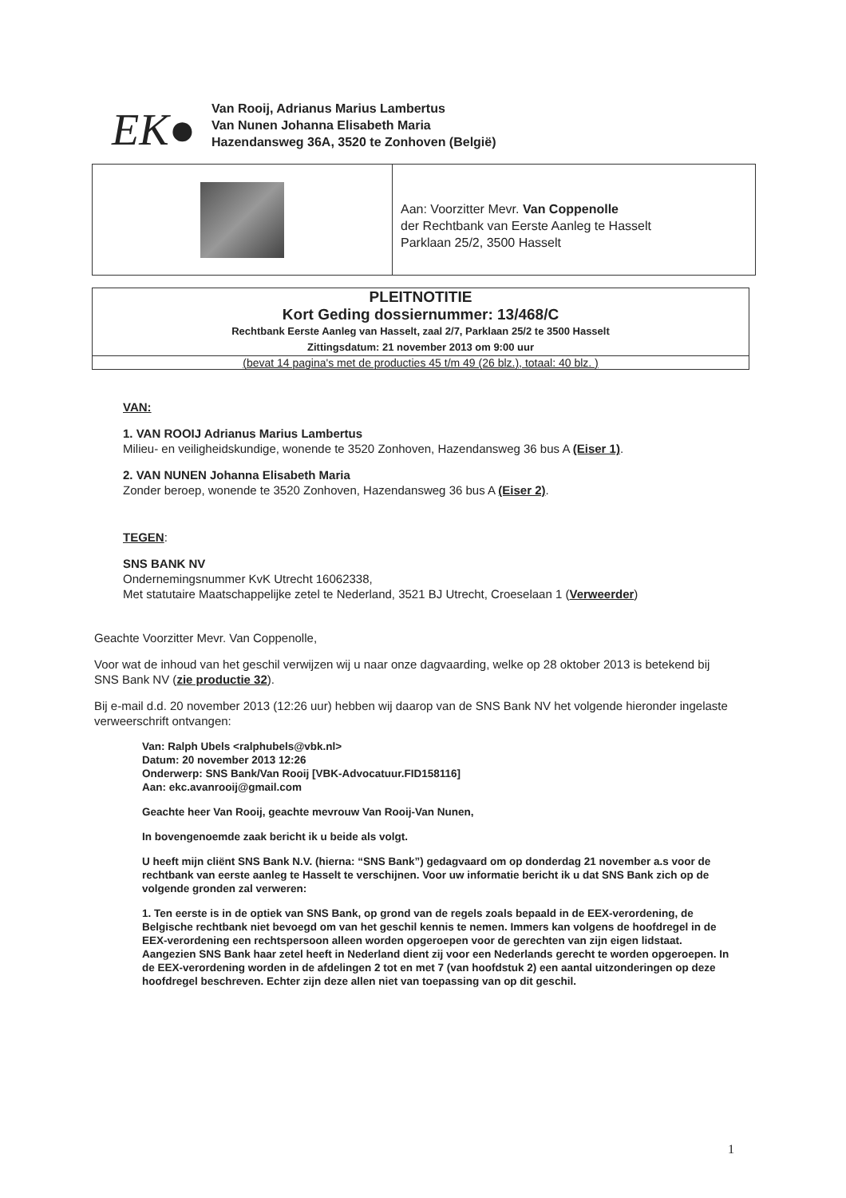EK●
Van Rooij, Adrianus Marius Lambertus
Van Nunen Johanna Elisabeth Maria
Hazendansweg 36A, 3520 te Zonhoven (België)
Aan: Voorzitter Mevr. Van Coppenolle
der Rechtbank van Eerste Aanleg te Hasselt
Parklaan 25/2, 3500 Hasselt
PLEITNOTITIE
Kort Geding dossiernummer: 13/468/C
Rechtbank Eerste Aanleg van Hasselt, zaal 2/7, Parklaan 25/2 te 3500 Hasselt
Zittingsdatum: 21 november 2013 om 9:00 uur
(bevat 14 pagina's met de producties 45 t/m 49 (26 blz.), totaal: 40 blz. )
VAN:
1. VAN ROOIJ Adrianus Marius Lambertus
Milieu- en veiligheidskundige, wonende te 3520 Zonhoven, Hazendansweg 36 bus A (Eiser 1).
2. VAN NUNEN Johanna Elisabeth Maria
Zonder beroep, wonende te 3520 Zonhoven, Hazendansweg 36 bus A (Eiser 2).
TEGEN:
SNS BANK NV
Ondernemingsnummer KvK Utrecht 16062338,
Met statutaire Maatschappelijke zetel te Nederland, 3521 BJ Utrecht, Croeselaan 1 (Verweerder)
Geachte Voorzitter Mevr. Van Coppenolle,
Voor wat de inhoud van het geschil verwijzen wij u naar onze dagvaarding, welke op 28 oktober 2013 is betekend bij SNS Bank NV (zie productie 32).
Bij e-mail d.d. 20 november 2013 (12:26 uur) hebben wij daarop van de SNS Bank NV het volgende hieronder ingelaste verweerschrift ontvangen:
Van: Ralph Ubels <ralphubels@vbk.nl>
Datum: 20 november 2013 12:26
Onderwerp: SNS Bank/Van Rooij [VBK-Advocatuur.FID158116]
Aan: ekc.avanrooij@gmail.com
Geachte heer Van Rooij, geachte mevrouw Van Rooij-Van Nunen,
In bovengenoemde zaak bericht ik u beide als volgt.
U heeft mijn cliënt SNS Bank N.V. (hierna: “SNS Bank”) gedagvaard om op donderdag 21 november a.s voor de rechtbank van eerste aanleg te Hasselt te verschijnen. Voor uw informatie bericht ik u dat SNS Bank zich op de volgende gronden zal verweren:
1. Ten eerste is in de optiek van SNS Bank, op grond van de regels zoals bepaald in de EEX-verordening, de Belgische rechtbank niet bevoegd om van het geschil kennis te nemen. Immers kan volgens de hoofdregel in de EEX-verordening een rechtspersoon alleen worden opgeroepen voor de gerechten van zijn eigen lidstaat. Aangezien SNS Bank haar zetel heeft in Nederland dient zij voor een Nederlands gerecht te worden opgeroepen. In de EEX-verordening worden in de afdelingen 2 tot en met 7 (van hoofdstuk 2) een aantal uitzonderingen op deze hoofdregel beschreven. Echter zijn deze allen niet van toepassing van op dit geschil.
1